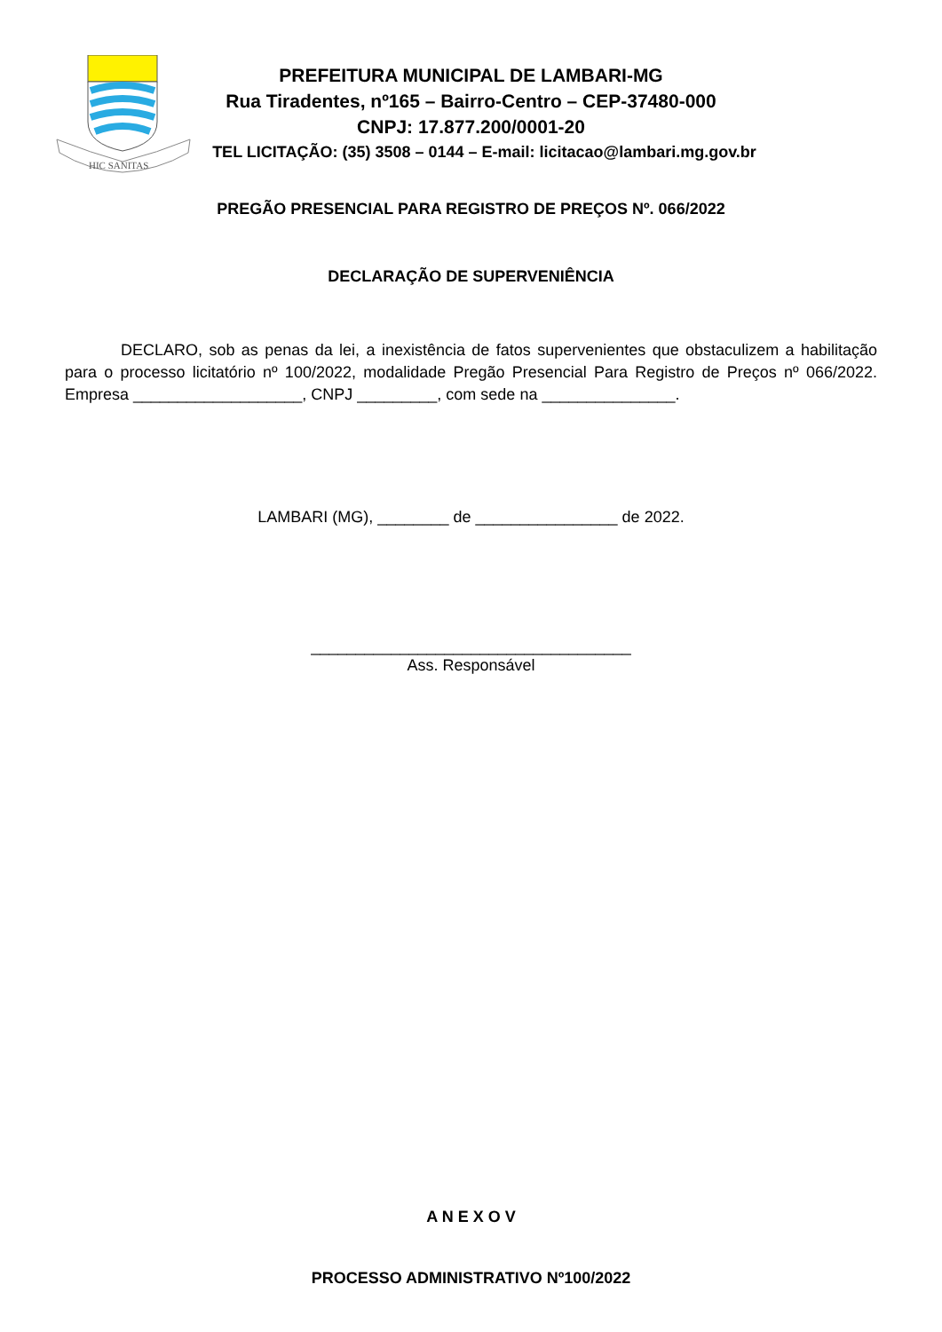HIC SANITAS
PREFEITURA MUNICIPAL DE LAMBARI-MG
Rua Tiradentes, nº165 – Bairro-Centro – CEP-37480-000
CNPJ: 17.877.200/0001-20
TEL LICITAÇÃO: (35) 3508 – 0144 – E-mail: licitacao@lambari.mg.gov.br
PREGÃO PRESENCIAL PARA REGISTRO DE PREÇOS Nº. 066/2022
DECLARAÇÃO DE SUPERVENIÊNCIA
DECLARO, sob as penas da lei, a inexistência de fatos supervenientes que obstaculizem a habilitação para o processo licitatório nº 100/2022, modalidade Pregão Presencial Para Registro de Preços nº 066/2022. Empresa ___________________, CNPJ _________, com sede na _______________.
LAMBARI (MG), ________ de ________________ de 2022.
____________________________________
Ass. Responsável
A N E X O V
PROCESSO ADMINISTRATIVO Nº100/2022